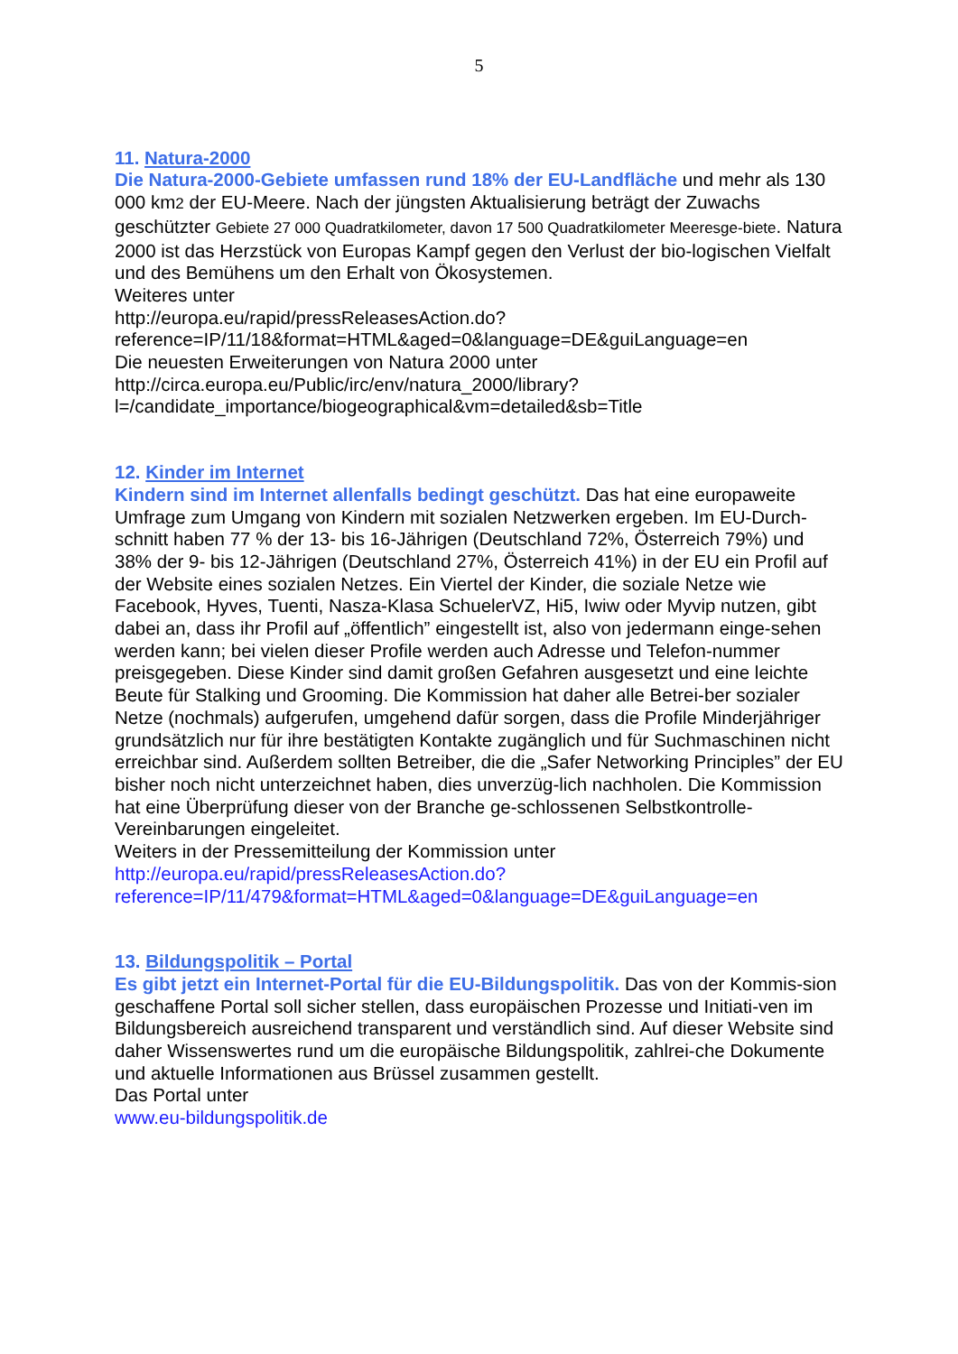5
11. Natura-2000
Die Natura-2000-Gebiete umfassen rund 18% der EU-Landfläche und mehr als 130 000 km2 der EU-Meere. Nach der jüngsten Aktualisierung beträgt der Zuwachs geschützter Gebiete 27 000 Quadratkilometer, davon 17 500 Quadratkilometer Meeresge-biete. Natura 2000 ist das Herzstück von Europas Kampf gegen den Verlust der bio-logischen Vielfalt und des Bemühens um den Erhalt von Ökosystemen.
Weiteres unter
http://europa.eu/rapid/pressReleasesAction.do?reference=IP/11/18&format=HTML&aged=0&language=DE&guiLanguage=en
Die neuesten Erweiterungen von Natura 2000 unter
http://circa.europa.eu/Public/irc/env/natura_2000/library?l=/candidate_importance/biogeographical&vm=detailed&sb=Title
12. Kinder im Internet
Kindern sind im Internet allenfalls bedingt geschützt. Das hat eine europaweite Umfrage zum Umgang von Kindern mit sozialen Netzwerken ergeben. Im EU-Durch-schnitt haben 77 % der 13- bis 16-Jährigen (Deutschland 72%, Österreich 79%) und 38% der 9- bis 12-Jährigen (Deutschland 27%, Österreich 41%) in der EU ein Profil auf der Website eines sozialen Netzes. Ein Viertel der Kinder, die soziale Netze wie Facebook, Hyves, Tuenti, Nasza-Klasa SchuelerVZ, Hi5, Iwiw oder Myvip nutzen, gibt dabei an, dass ihr Profil auf „öffentlich” eingestellt ist, also von jedermann einge-sehen werden kann; bei vielen dieser Profile werden auch Adresse und Telefon-nummer preisgegeben. Diese Kinder sind damit großen Gefahren ausgesetzt und eine leichte Beute für Stalking und Grooming. Die Kommission hat daher alle Betrei-ber sozialer Netze (nochmals) aufgerufen, umgehend dafür sorgen, dass die Profile Minderjähriger grundsätzlich nur für ihre bestätigten Kontakte zugänglich und für Suchmaschinen nicht erreichbar sind. Außerdem sollten Betreiber, die die „Safer Networking Principles” der EU bisher noch nicht unterzeichnet haben, dies unverzüg-lich nachholen. Die Kommission hat eine Überprüfung dieser von der Branche ge-schlossenen Selbstkontrolle-Vereinbarungen eingeleitet.
Weiters in der Pressemitteilung der Kommission unter
http://europa.eu/rapid/pressReleasesAction.do?reference=IP/11/479&format=HTML&aged=0&language=DE&guiLanguage=en
13. Bildungspolitik – Portal
Es gibt jetzt ein Internet-Portal für die EU-Bildungspolitik. Das von der Kommis-sion geschaffene Portal soll sicher stellen, dass europäischen Prozesse und Initiati-ven im Bildungsbereich ausreichend transparent und verständlich sind. Auf dieser Website sind daher Wissenswertes rund um die europäische Bildungspolitik, zahlrei-che Dokumente und aktuelle Informationen aus Brüssel zusammen gestellt.
Das Portal unter
www.eu-bildungspolitik.de